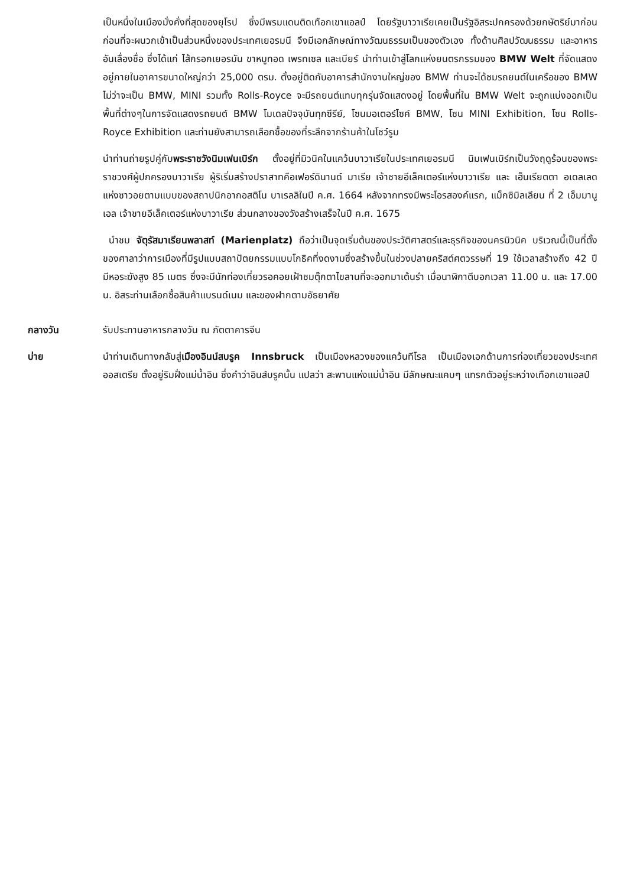เป็นหนึ่งในเมืองมั่งคั่งที่สุดของยุโรป ซึ่งมีพรมแดนติดเทือกเขาแอลป์ โดยรัฐบาวาเรียเคยเป็นรัฐอิสระปกครองด้วยกษัตริย์มาก่อน ก่อนที่จะผนวกเข้าเป็นส่วนหนึ่งของประเทศเยอรมนี จึงมีเอกลักษณ์ทางวัฒนธรรมเป็นของตัวเอง ทั้งด้านศิลปวัฒนธรรม และอาหารอันเลื่องชื่อ ซึ่งได้แก่ ไส้กรอกเยอรมัน ขาหมูทอด เพรทเซล และเบียร์ นำท่านเข้าสู่โลกแห่งยนตรกรรมของ BMW Welt ที่จัดแสดงอยู่ภายในอาคารขนาดใหญ่กว่า 25,000 ตรม. ตั้งอยู่ติดกับอาคารสำนักงานใหญ่ของ BMW ท่านจะได้ชมรถยนต์ในเครือของ BMW ไม่ว่าจะเป็น BMW, MINI รวมทั้ง Rolls-Royce จะมีรถยนต์แทบทุกรุ่นจัดแสดงอยู่ โดยพื้นที่ใน BMW Welt จะถูกแบ่งออกเป็นพื้นที่ต่างๆในการจัดแสดงรถยนต์ BMW โมเดลปัจจุบันทุกซีรีย์, โซนมอเตอร์ไซค์ BMW, โซน MINI Exhibition, โซน Rolls-Royce Exhibition และท่านยังสามารถเลือกซื้อของที่ระลึกจากร้านค้าในโชว์รูม
นำท่านถ่ายรูปคู่กับพระราชวังนิมเฟนเบิร์ก ตั้งอยู่ที่มิวนิคในแคว้นบาวาเรียในประเทศเยอรมนี นิมเฟนเบิร์กเป็นวังฤดูร้อนของพระราชวงศ์ผู้ปกครองบาวาเรีย ผู้ริเริ่มสร้างปราสาทคือเฟอร์ดินานด์ มาเรีย เจ้าชายอีเล็คเตอร์แห่งบาวาเรีย และ เฮ็นเรียตตา อเดลเลดแห่งซาวอยตามแบบของสถาปนิกอากอสติโน บาเรลลิในปี ค.ศ. 1664 หลังจากทรงมีพระโอรสองค์แรก, แม็กซิมิลเลียน ที่ 2 เอ็มมานูเอล เจ้าชายอีเล็คเตอร์แห่งบาวาเรีย ส่วนกลางของวังสร้างเสร็จในปี ค.ศ. 1675
นำชม จัตุรัสมาเรียนพลาสท์ (Marienplatz) ถือว่าเป็นจุดเริ่มต้นของประวัติศาสตร์และธุรกิจของนครมิวนิค บริเวณนี้เป็นที่ตั้งของศาลาว่าการเมืองที่มีรูปแบบสถาปัตยกรรมแบบโกธิคที่งดงามซึ่งสร้างขึ้นในช่วงปลายคริสต์ศตวรรษที่ 19 ใช้เวลาสร้างถึง 42 ปี มีหอระฆังสูง 85 เมตร ซึ่งจะมีนักท่องเที่ยวรอคอยเฝ้าชมตุ๊กตาไขลานที่จะออกมาเต้นรำ เมื่อนาฬิกาตีบอกเวลา 11.00 น. และ 17.00 น. อิสระท่านเลือกซื้อสินค้าแบรนด์เนม และของฝากตามอัธยาศัย
กลางวัน รับประทานอาหารกลางวัน ณ ภัตตาคารจีน
บ่าย นำท่านเดินทางกลับสู่เมืองอินน์สบรูค Innsbruck เป็นเมืองหลวงของแคว้นทีโรล เป็นเมืองเอกด้านการท่องเที่ยวของประเทศออสเตรีย ตั้งอยู่ริมฝั่งแม่น้ำอิน ซึ่งคำว่าอินส์บรูคนั้น แปลว่า สะพานแห่งแม่น้ำอิน มีลักษณะแคบๆ แทรกตัวอยู่ระหว่างเทือกเขาแอลป์